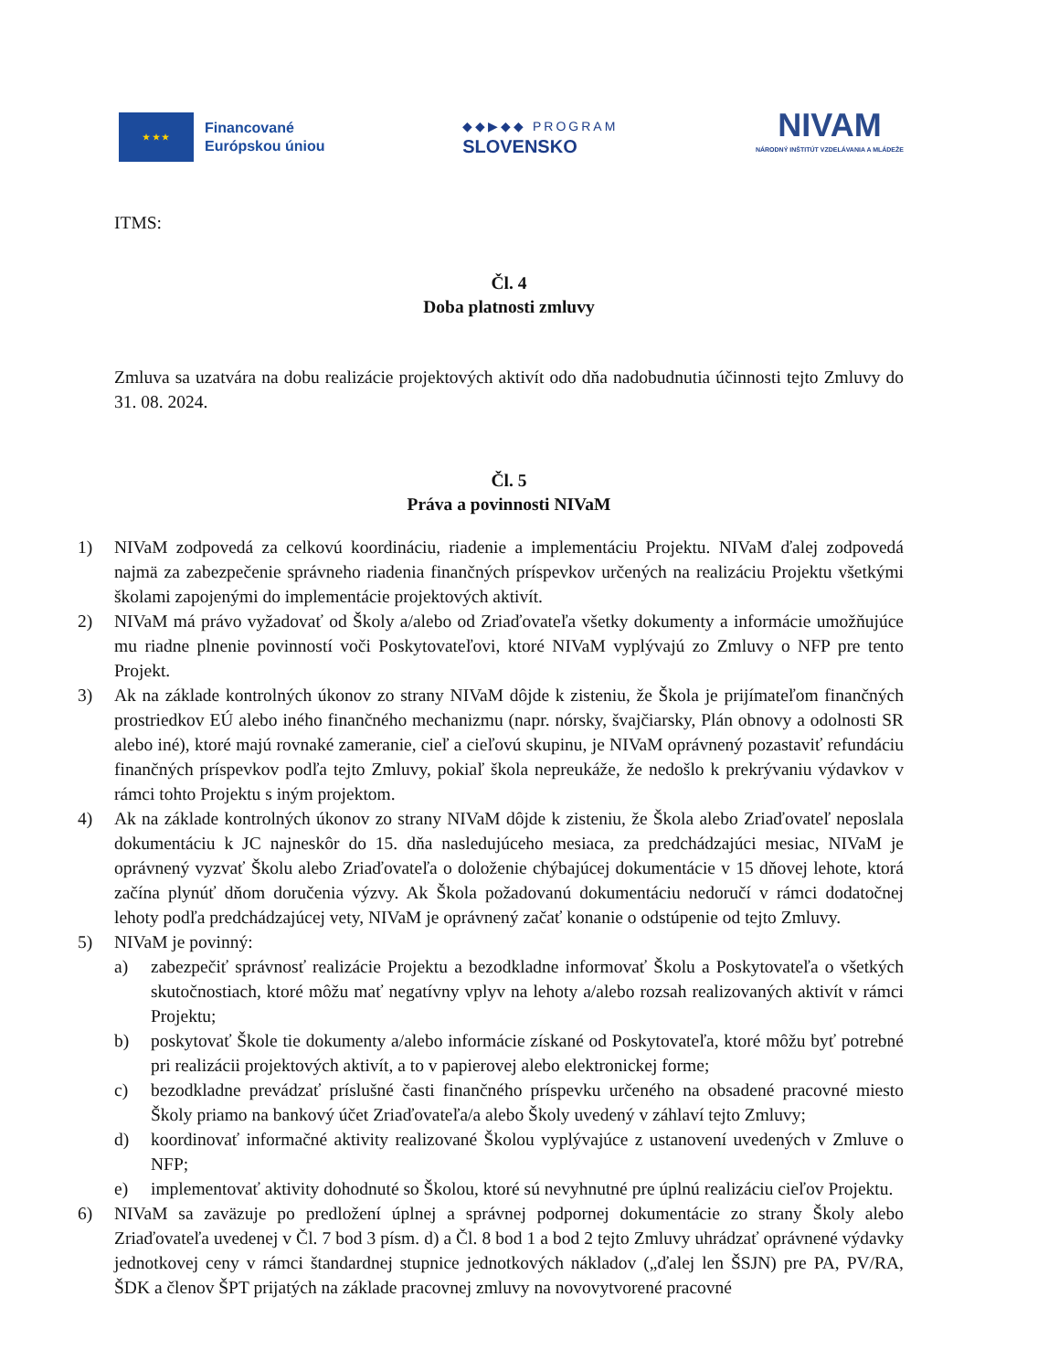★ ★ ★
Financované
Európskou úniou
◆◆▶◆◆ PROGRAM
SLOVENSKO
NIVAM
NÁRODNÝ INŠTITÚT VZDELÁVANIA A MLÁDEŽE
ITMS:
Čl. 4
Doba platnosti zmluvy
Zmluva sa uzatvára na dobu realizácie projektových aktivít odo dňa nadobudnutia účinnosti tejto Zmluvy do 31. 08. 2024.
Čl. 5
Práva a povinnosti NIVaM
1) NIVaM zodpovedá za celkovú koordináciu, riadenie a implementáciu Projektu. NIVaM ďalej zodpovedá najmä za zabezpečenie správneho riadenia finančných príspevkov určených na realizáciu Projektu všetkými školami zapojenými do implementácie projektových aktivít.
2) NIVaM má právo vyžadovať od Školy a/alebo od Zriaďovateľa všetky dokumenty a informácie umožňujúce mu riadne plnenie povinností voči Poskytovateľovi, ktoré NIVaM vyplývajú zo Zmluvy o NFP pre tento Projekt.
3) Ak na základe kontrolných úkonov zo strany NIVaM dôjde k zisteniu, že Škola je prijímateľom finančných prostriedkov EÚ alebo iného finančného mechanizmu (napr. nórsky, švajčiarsky, Plán obnovy a odolnosti SR alebo iné), ktoré majú rovnaké zameranie, cieľ a cieľovú skupinu, je NIVaM oprávnený pozastaviť refundáciu finančných príspevkov podľa tejto Zmluvy, pokiaľ škola nepreukáže, že nedošlo k prekrývaniu výdavkov v rámci tohto Projektu s iným projektom.
4) Ak na základe kontrolných úkonov zo strany NIVaM dôjde k zisteniu, že Škola alebo Zriaďovateľ neposlala dokumentáciu k JC najneskôr do 15. dňa nasledujúceho mesiaca, za predchádzajúci mesiac, NIVaM je oprávnený vyzvať Školu alebo Zriaďovateľa o doloženie chýbajúcej dokumentácie v 15 dňovej lehote, ktorá začína plynúť dňom doručenia výzvy. Ak Škola požadovanú dokumentáciu nedoručí v rámci dodatočnej lehoty podľa predchádzajúcej vety, NIVaM je oprávnený začať konanie o odstúpenie od tejto Zmluvy.
5) NIVaM je povinný:
a) zabezpečiť správnosť realizácie Projektu a bezodkladne informovať Školu a Poskytovateľa o všetkých skutočnostiach, ktoré môžu mať negatívny vplyv na lehoty a/alebo rozsah realizovaných aktivít v rámci Projektu;
b) poskytovať Škole tie dokumenty a/alebo informácie získané od Poskytovateľa, ktoré môžu byť potrebné pri realizácii projektových aktivít, a to v papierovej alebo elektronickej forme;
c) bezodkladne prevádzať príslušné časti finančného príspevku určeného na obsadené pracovné miesto Školy priamo na bankový účet Zriaďovateľa/a alebo Školy uvedený v záhlaví tejto Zmluvy;
d) koordinovať informačné aktivity realizované Školou vyplývajúce z ustanovení uvedených v Zmluve o NFP;
e) implementovať aktivity dohodnuté so Školou, ktoré sú nevyhnutné pre úplnú realizáciu cieľov Projektu.
6) NIVaM sa zaväzuje po predložení úplnej a správnej podpornej dokumentácie zo strany Školy alebo Zriaďovateľa uvedenej v Čl. 7 bod 3 písm. d) a Čl. 8 bod 1 a bod 2 tejto Zmluvy uhrádzať oprávnené výdavky jednotkovej ceny v rámci štandardnej stupnice jednotkových nákladov („ďalej len ŠSJN) pre PA, PV/RA, ŠDK a členov ŠPT prijatých na základe pracovnej zmluvy na novovytvorené pracovné